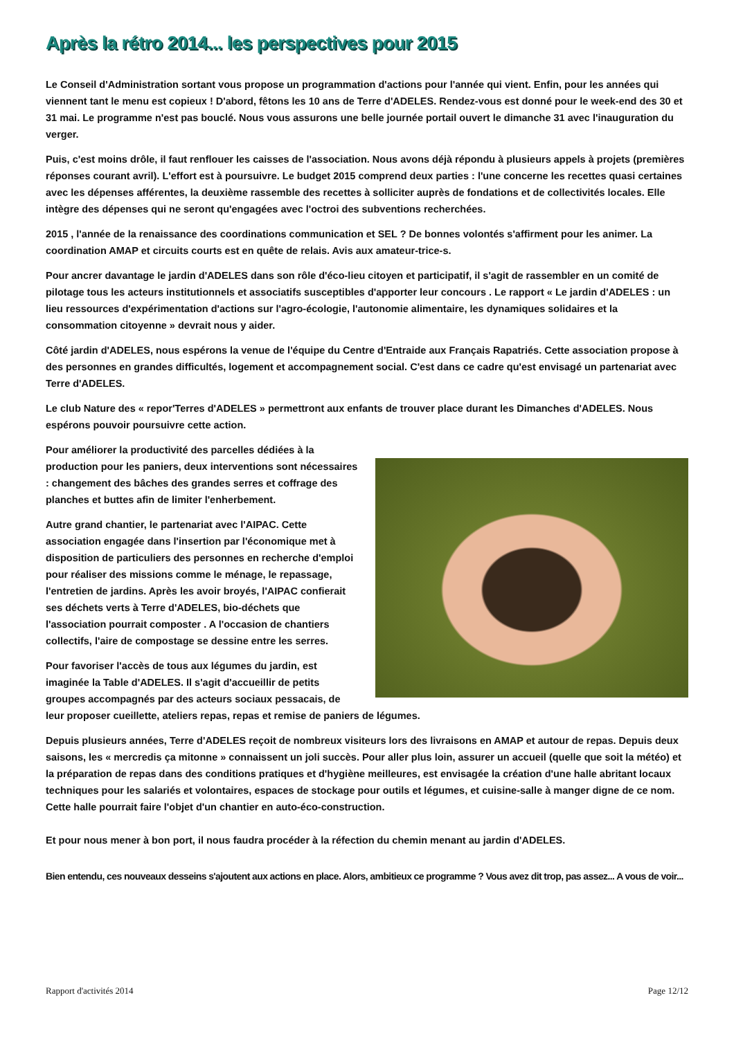Après la rétro 2014... les perspectives pour 2015
Le Conseil d'Administration sortant vous propose un programmation d'actions pour l'année qui vient. Enfin, pour les années qui viennent tant le menu est copieux ! D'abord, fêtons les 10 ans de Terre d'ADELES. Rendez-vous est donné pour le week-end des 30 et 31 mai. Le programme n'est pas bouclé. Nous vous assurons une belle journée portail ouvert le dimanche 31 avec l'inauguration du verger.
Puis, c'est moins drôle, il faut renflouer les caisses de l'association. Nous avons déjà répondu à plusieurs appels à projets (premières réponses courant avril). L'effort est à poursuivre. Le budget 2015 comprend deux parties : l'une concerne les recettes quasi certaines avec les dépenses afférentes, la deuxième rassemble des recettes à solliciter auprès de fondations et de collectivités locales. Elle intègre des dépenses qui ne seront qu'engagées avec l'octroi des subventions recherchées.
2015 , l'année de la renaissance des coordinations communication et SEL ? De bonnes volontés s'affirment pour les animer. La coordination AMAP et circuits courts est en quête de relais. Avis aux amateur-trice-s.
Pour ancrer davantage le jardin d'ADELES dans son rôle d'éco-lieu citoyen et participatif, il s'agit de rassembler en un comité de pilotage tous les acteurs institutionnels et associatifs susceptibles d'apporter leur concours . Le rapport « Le jardin d'ADELES : un lieu ressources d'expérimentation d'actions sur l'agro-écologie, l'autonomie alimentaire, les dynamiques solidaires et la consommation citoyenne » devrait nous y aider.
Côté jardin d'ADELES, nous espérons la venue de l'équipe du Centre d'Entraide aux Français Rapatriés. Cette association propose à des personnes en grandes difficultés, logement et accompagnement social. C'est dans ce cadre qu'est envisagé un partenariat avec Terre d'ADELES.
Le club Nature des « repor'Terres d'ADELES » permettront aux enfants de trouver place durant les Dimanches d'ADELES. Nous espérons pouvoir poursuivre cette action.
Pour améliorer la productivité des parcelles dédiées à la production pour les paniers, deux interventions sont nécessaires : changement des bâches des grandes serres et coffrage des planches et buttes afin de limiter l'enherbement.
Autre grand chantier, le partenariat avec l'AIPAC. Cette association engagée dans l'insertion par l'économique met à disposition de particuliers des personnes en recherche d'emploi pour réaliser des missions comme le ménage, le repassage, l'entretien de jardins. Après les avoir broyés, l'AIPAC confierait ses déchets verts à Terre d'ADELES, bio-déchets que l'association pourrait composter . A l'occasion de chantiers collectifs, l'aire de compostage se dessine entre les serres.
Pour favoriser l'accès de tous aux légumes du jardin, est imaginée la Table d'ADELES. Il s'agit d'accueillir de petits groupes accompagnés par des acteurs sociaux pessacais, de leur proposer cueillette, ateliers repas, repas et remise de paniers de légumes.
Depuis plusieurs années, Terre d'ADELES reçoit de nombreux visiteurs lors des livraisons en AMAP et autour de repas. Depuis deux saisons, les « mercredis ça mitonne » connaissent un joli succès. Pour aller plus loin, assurer un accueil (quelle que soit la météo) et la préparation de repas dans des conditions pratiques et d'hygiène meilleures, est envisagée la création d'une halle abritant locaux techniques pour les salariés et volontaires, espaces de stockage pour outils et légumes, et cuisine-salle à manger digne de ce nom. Cette halle pourrait faire l'objet d'un chantier en auto-éco-construction.
Et pour nous mener à bon port, il nous faudra procéder à la réfection du chemin menant au jardin d'ADELES.
Bien entendu, ces nouveaux desseins s'ajoutent aux actions en place. Alors, ambitieux ce programme ? Vous avez dit trop, pas assez... A vous de voir...
Rapport d'activités 2014 Page 12/12